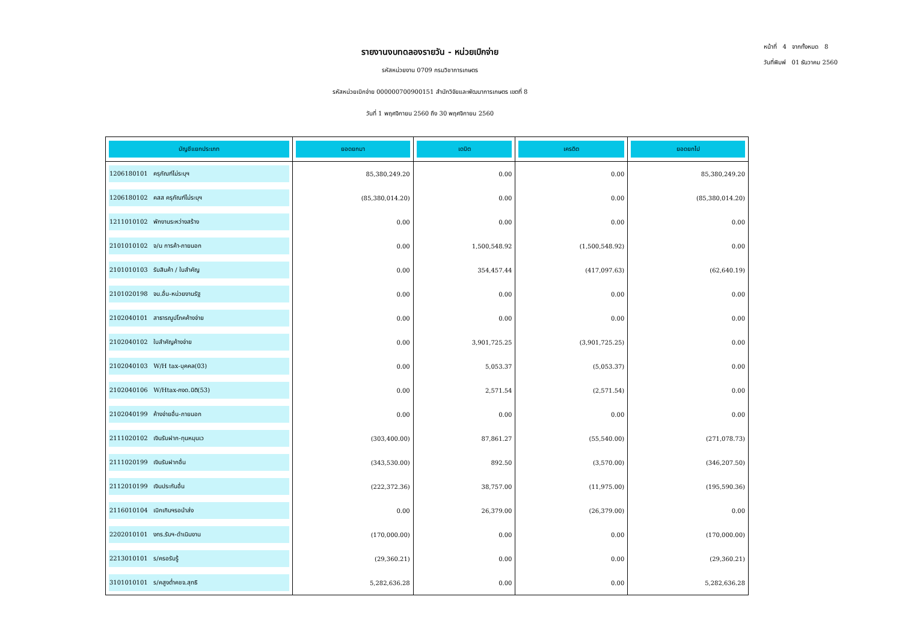รายงานงบทดลองรายวัน - หน่วยเบิกจ่าย
รหัสหน่วยงาน 0709 กรมวิชาการเกษตร
รหัสหน่วยเบิกจ่าย 000000700900151 สำนักวิจัยและพัฒนาการเกษตร เขตที่ 8
วันที่ 1 พฤศจิกายน 2560 ถึง 30 พฤศจิกายน 2560
หน้าที่ 4 จากทั้งหมด 8
วันที่พิมพ์ 01 ธันวาคม 2560
| บัญชีแยกประเภท | ยอดยกมา | เดบิต | เครดิต | ยอดยกไป |
| --- | --- | --- | --- | --- |
| 1206180101 ครุภัณฑ์ไม่ระบุฯ | 85,380,249.20 | 0.00 | 0.00 | 85,380,249.20 |
| 1206180102 คสส ครุภัณฑ์ไม่ระบุฯ | (85,380,014.20) | 0.00 | 0.00 | (85,380,014.20) |
| 1211010102 พักงานระหว่างสร้าง | 0.00 | 0.00 | 0.00 | 0.00 |
| 2101010102 จ/น การค้า-ภายนอก | 0.00 | 1,500,548.92 | (1,500,548.92) | 0.00 |
| 2101010103 รับสินค้า / ใบสำคัญ | 0.00 | 354,457.44 | (417,097.63) | (62,640.19) |
| 2101020198 จน.อื่น-หน่วยงานรัฐ | 0.00 | 0.00 | 0.00 | 0.00 |
| 2102040101 สาธารณูปโภคค้างจ่าย | 0.00 | 0.00 | 0.00 | 0.00 |
| 2102040102 ใบสำคัญค้างจ่าย | 0.00 | 3,901,725.25 | (3,901,725.25) | 0.00 |
| 2102040103 W/H tax-บุคคล(03) | 0.00 | 5,053.37 | (5,053.37) | 0.00 |
| 2102040106 W/Htax-ภงด.นิติ(53) | 0.00 | 2,571.54 | (2,571.54) | 0.00 |
| 2102040199 ค้างจ่ายอื่น-ภายนอก | 0.00 | 0.00 | 0.00 | 0.00 |
| 2111020102 เงินรับฝาก-ทุนหมุนเว | (303,400.00) | 87,861.27 | (55,540.00) | (271,078.73) |
| 2111020199 เงินรับฝากอื่น | (343,530.00) | 892.50 | (3,570.00) | (346,207.50) |
| 2112010199 เงินประกันอื่น | (222,372.36) | 38,757.00 | (11,975.00) | (195,590.36) |
| 2116010104 เบิกเกินฯรอนำส่ง | 0.00 | 26,379.00 | (26,379.00) | 0.00 |
| 2202010101 งทร.รับฯ-ดำเนินงาน | (170,000.00) | 0.00 | 0.00 | (170,000.00) |
| 2213010101 ร/ครอรับรู้ | (29,360.21) | 0.00 | 0.00 | (29,360.21) |
| 3101010101 ร/คสูงต่ำคชจ.สุทธิ | 5,282,636.28 | 0.00 | 0.00 | 5,282,636.28 |